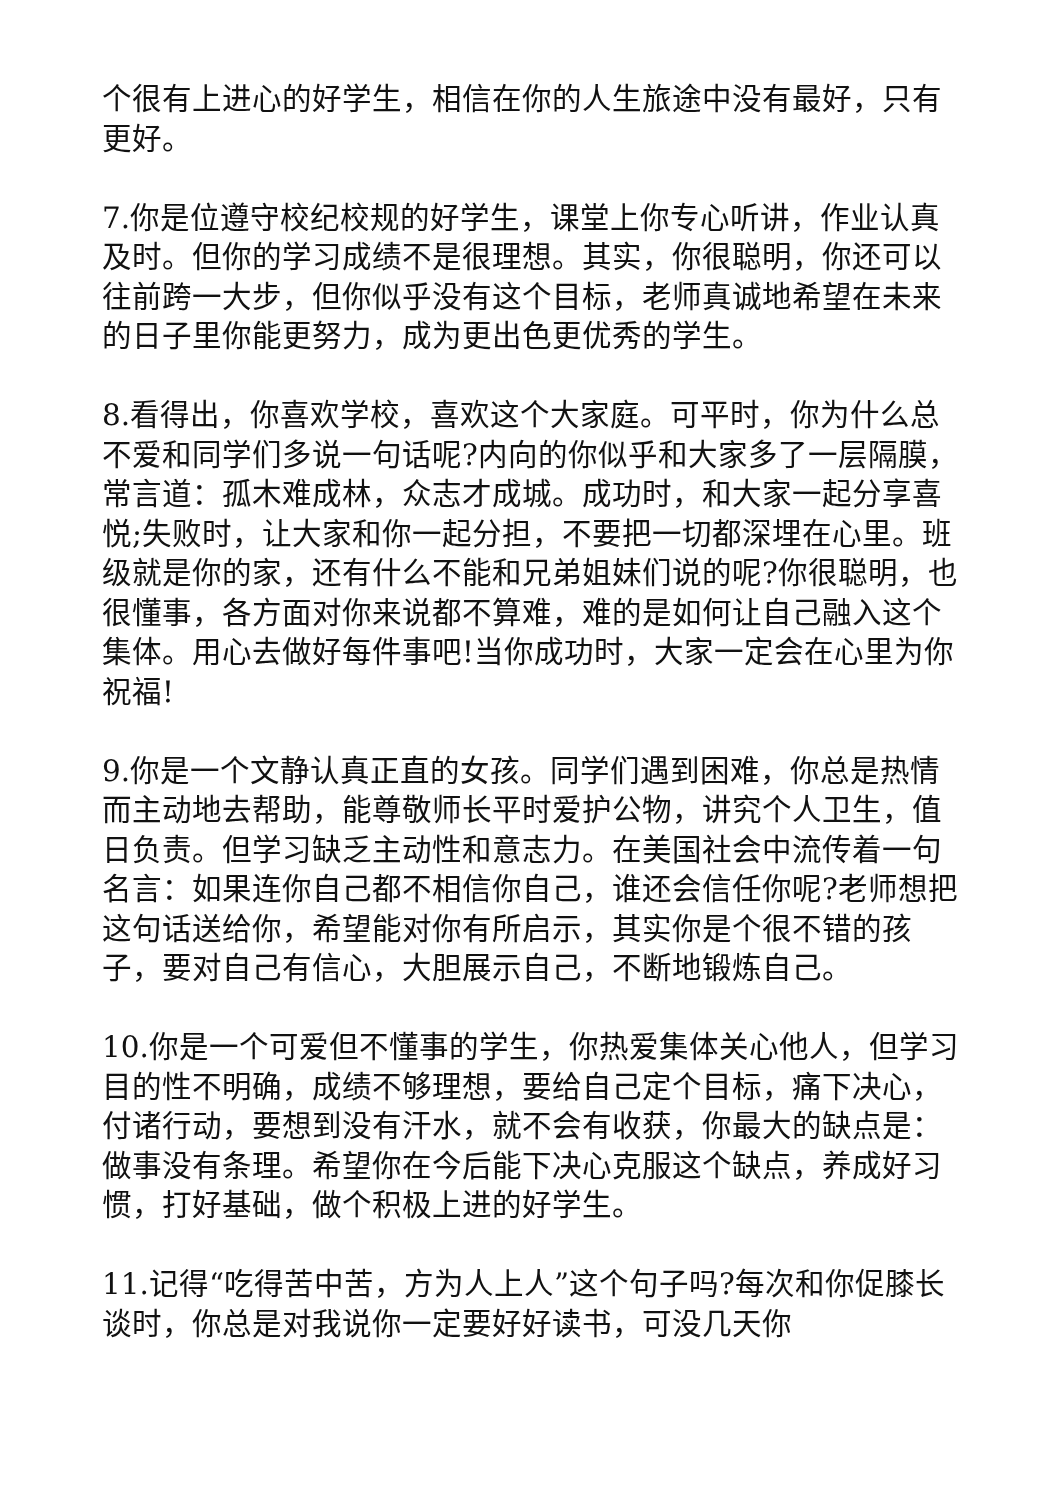个很有上进心的好学生，相信在你的人生旅途中没有最好，只有更好。
7.你是位遵守校纪校规的好学生，课堂上你专心听讲，作业认真及时。但你的学习成绩不是很理想。其实，你很聪明，你还可以往前跨一大步，但你似乎没有这个目标，老师真诚地希望在未来的日子里你能更努力，成为更出色更优秀的学生。
8.看得出，你喜欢学校，喜欢这个大家庭。可平时，你为什么总不爱和同学们多说一句话呢?内向的你似乎和大家多了一层隔膜，常言道：孤木难成林，众志才成城。成功时，和大家一起分享喜悦;失败时，让大家和你一起分担，不要把一切都深埋在心里。班级就是你的家，还有什么不能和兄弟姐妹们说的呢?你很聪明，也很懂事，各方面对你来说都不算难，难的是如何让自己融入这个集体。用心去做好每件事吧!当你成功时，大家一定会在心里为你祝福!
9.你是一个文静认真正直的女孩。同学们遇到困难，你总是热情而主动地去帮助，能尊敬师长平时爱护公物，讲究个人卫生，值日负责。但学习缺乏主动性和意志力。在美国社会中流传着一句名言：如果连你自己都不相信你自己，谁还会信任你呢?老师想把这句话送给你，希望能对你有所启示，其实你是个很不错的孩子，要对自己有信心，大胆展示自己，不断地锻炼自己。
10.你是一个可爱但不懂事的学生，你热爱集体关心他人，但学习目的性不明确，成绩不够理想，要给自己定个目标，痛下决心，付诸行动，要想到没有汗水，就不会有收获，你最大的缺点是：做事没有条理。希望你在今后能下决心克服这个缺点，养成好习惯，打好基础，做个积极上进的好学生。
11.记得“吃得苦中苦，方为人上人”这个句子吗?每次和你促膝长谈时，你总是对我说你一定要好好读书，可没几天你